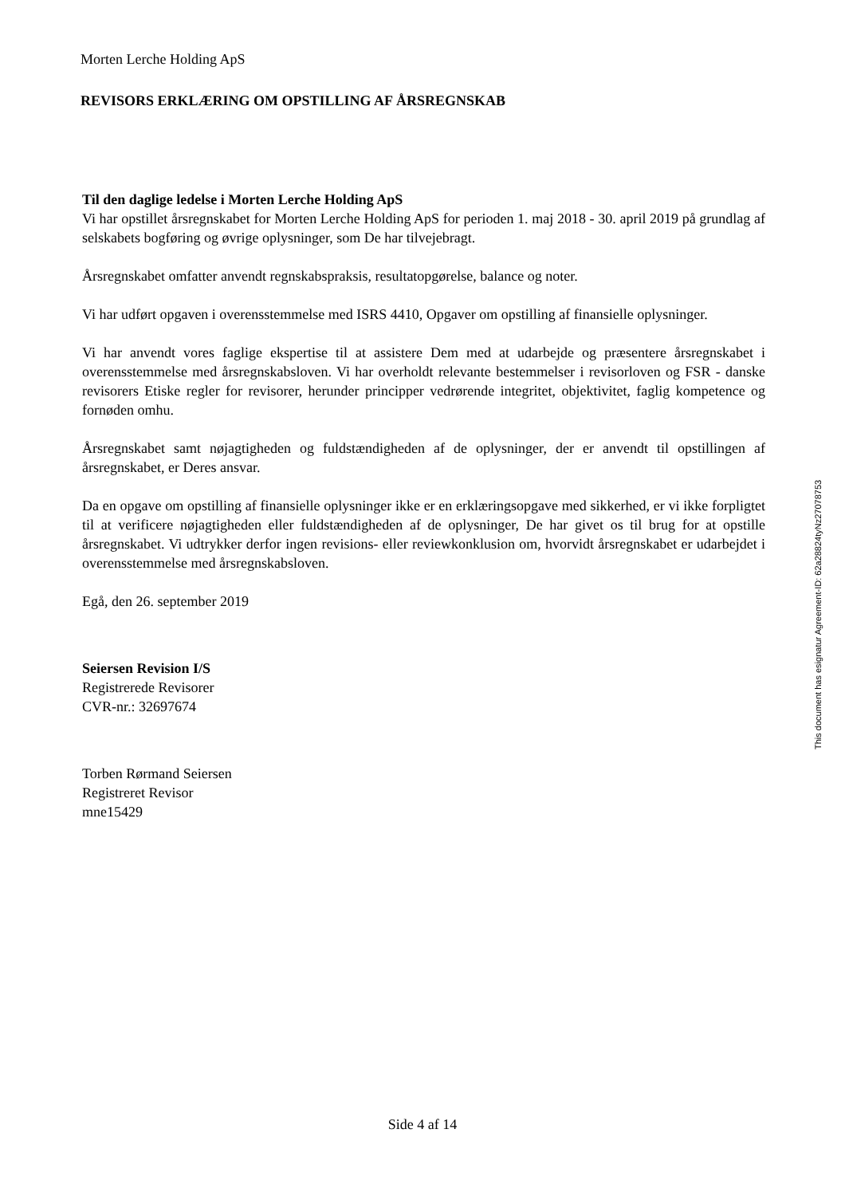Morten Lerche Holding ApS
REVISORS ERKLÆRING OM OPSTILLING AF ÅRSREGNSKAB
Til den daglige ledelse i Morten Lerche Holding ApS
Vi har opstillet årsregnskabet for Morten Lerche Holding ApS for perioden 1. maj 2018 - 30. april 2019 på grundlag af selskabets bogføring og øvrige oplysninger, som De har tilvejebragt.
Årsregnskabet omfatter anvendt regnskabspraksis, resultatopgørelse, balance og noter.
Vi har udført opgaven i overensstemmelse med ISRS 4410, Opgaver om opstilling af finansielle oplysninger.
Vi har anvendt vores faglige ekspertise til at assistere Dem med at udarbejde og præsentere årsregnskabet i overensstemmelse med årsregnskabsloven. Vi har overholdt relevante bestemmelser i revisorloven og FSR - danske revisorers Etiske regler for revisorer, herunder principper vedrørende integritet, objektivitet, faglig kompetence og fornøden omhu.
Årsregnskabet samt nøjagtigheden og fuldstændigheden af de oplysninger, der er anvendt til opstillingen af årsregnskabet, er Deres ansvar.
Da en opgave om opstilling af finansielle oplysninger ikke er en erklæringsopgave med sikkerhed, er vi ikke forpligtet til at verificere nøjagtigheden eller fuldstændigheden af de oplysninger, De har givet os til brug for at opstille årsregnskabet. Vi udtrykker derfor ingen revisions- eller reviewkonklusion om, hvorvidt årsregnskabet er udarbejdet i overensstemmelse med årsregnskabsloven.
Egå, den 26. september 2019
Seiersen Revision I/S
Registrerede Revisorer
CVR-nr.: 32697674
Torben Rørmand Seiersen
Registreret Revisor
mne15429
This document has esignatur Agreement-ID: 62a28824tyNz27078753
Side 4 af 14